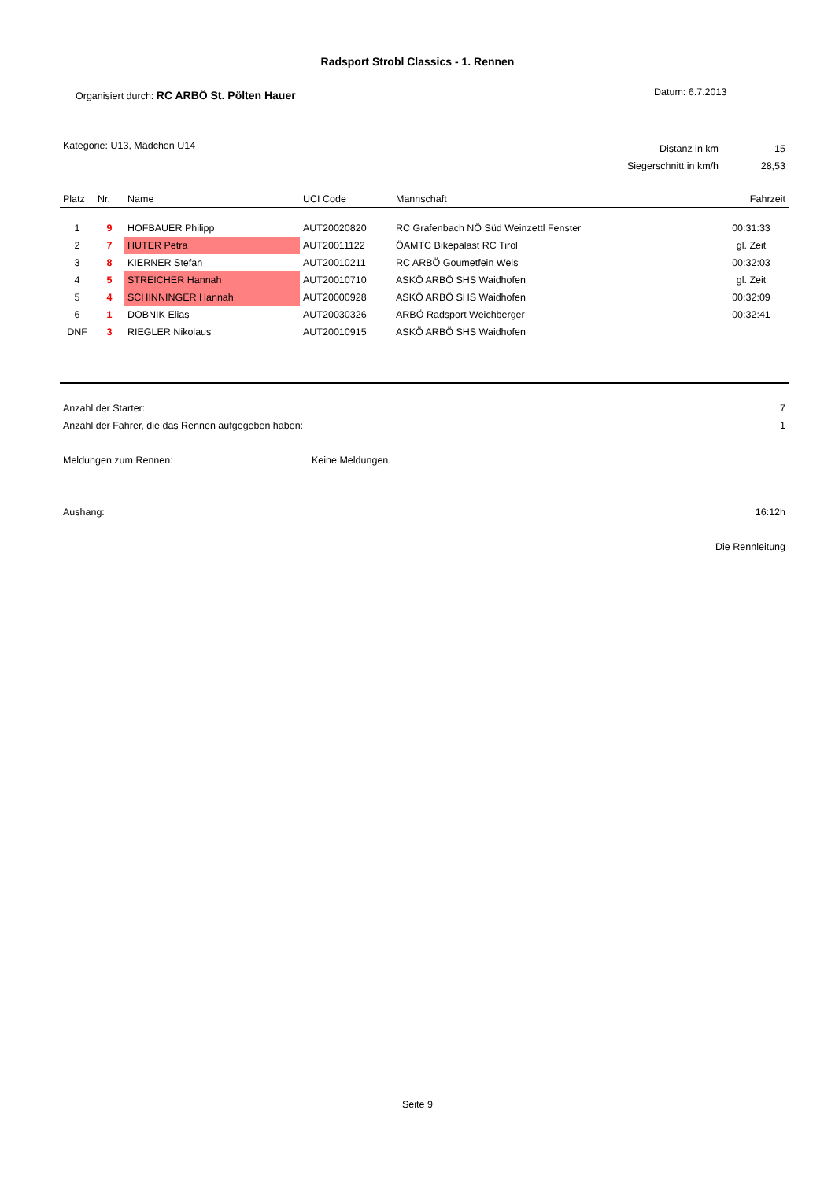Radsport Strobl Classics - 1. Rennen
Organisiert durch: RC ARBÖ St. Pölten Hauer
Datum: 6.7.2013
Kategorie: U13, Mädchen U14
| Distanz in km | 15 |
| Siegerschnitt in km/h | 28,53 |
| Platz | Nr. | Name | UCI Code | Mannschaft | Fahrzeit |
| --- | --- | --- | --- | --- | --- |
| 1 | 9 | HOFBAUER Philipp | AUT20020820 | RC Grafenbach NÖ Süd Weinzettl Fenster | 00:31:33 |
| 2 | 7 | HUTER Petra | AUT20011122 | ÖAMTC Bikepalast RC Tirol | gl. Zeit |
| 3 | 8 | KIERNER Stefan | AUT20010211 | RC ARBÖ Goumetfein Wels | 00:32:03 |
| 4 | 5 | STREICHER Hannah | AUT20010710 | ASKÖ ARBÖ SHS Waidhofen | gl. Zeit |
| 5 | 4 | SCHINNINGER Hannah | AUT20000928 | ASKÖ ARBÖ SHS Waidhofen | 00:32:09 |
| 6 | 1 | DOBNIK Elias | AUT20030326 | ARBÖ Radsport Weichberger | 00:32:41 |
| DNF | 3 | RIEGLER Nikolaus | AUT20010915 | ASKÖ ARBÖ SHS Waidhofen | |
| Anzahl der Starter: | | 7 |
| Anzahl der Fahrer, die das Rennen aufgegeben haben: | | 1 |
| Meldungen zum Rennen: | Keine Meldungen. | |
| Aushang: | | 16:12h |
| | | Die Rennleitung |
Seite 9